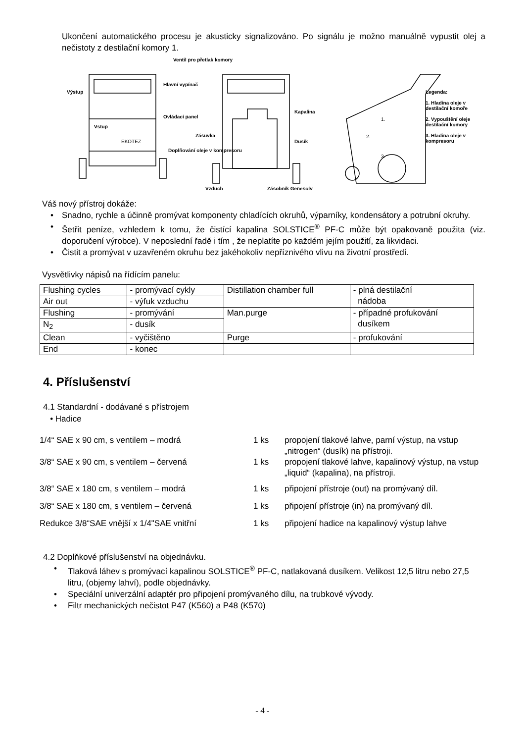Ukončení automatického procesu je akusticky signalizováno. Po signálu je možno manuálně vypustit olej a nečistoty z destilační komory 1.
Výstup
Vstup
EKOTEZ
Hlavní vypínač
Ovládací panel
Ventil pro přetlak komory
Zásuvka
Doplňování oleje v kompresoru
Vzduch Zásobník Genesolv
Kapalina
Dusík
1.
2.
3.
Legenda:
1. Hladina oleje v destilační komoře
2. Vypouštění oleje destilační komory
3. Hladina oleje v kompresoru
Váš nový přístroj dokáže:
• Snadno, rychle a účinně promývat komponenty chladících okruhů, výparníky, kondensátory a potrubní okruhy.
• Šetřit peníze, vzhledem k tomu, že čistící kapalina SOLSTICE<sup>®</sup> PF-C může být opakovaně použita (viz. doporučení výrobce). V neposlední řadě i tím , že neplatíte po každém jejím použití, za likvidaci.
• Čistit a promývat v uzavřeném okruhu bez jakéhokoliv nepříznivého vlivu na životní prostředí.
Vysvětlivky nápisů na řídícím panelu:
| Flushing cycles | - promývací cykly | Distillation chamber full | - plná destilační nádoba |
| Air out | - výfuk vzduchu | | |
| Flushing | - promývání | Man.purge | - případné profukování dusíkem |
| N<sub>2</sub> | - dusík | | |
| Clean | - vyčištěno | Purge | - profukování |
| End | - konec | | |
4. Příslušenství
4.1 Standardní - dodávané s přístrojem
• Hadice
1/4“ SAE x 90 cm, s ventilem – modrá 1 ks propojení tlakové lahve, parní výstup, na vstup „nitrogen“ (dusík) na přístroji.
3/8“ SAE x 90 cm, s ventilem – červená 1 ks propojení tlakové lahve, kapalinový výstup, na vstup „liquid“ (kapalina), na přístroji.
3/8“ SAE x 180 cm, s ventilem – modrá 1 ks připojení přístroje (out) na promývaný díl.
3/8“ SAE x 180 cm, s ventilem – červená 1 ks připojení přístroje (in) na promývaný díl.
Redukce 3/8“SAE vnější x 1/4"SAE vnitřní 1 ks připojení hadice na kapalinový výstup lahve
4.2 Doplňkové příslušenství na objednávku.
• Tlaková láhev s promývací kapalinou SOLSTICE<sup>®</sup> PF-C, natlakovaná dusíkem. Velikost 12,5 litru nebo 27,5 litru, (objemy lahví), podle objednávky.
• Speciální univerzální adaptér pro připojení promývaného dílu, na trubkové vývody.
• Filtr mechanických nečistot P47 (K560) a P48 (K570)
- 4 -